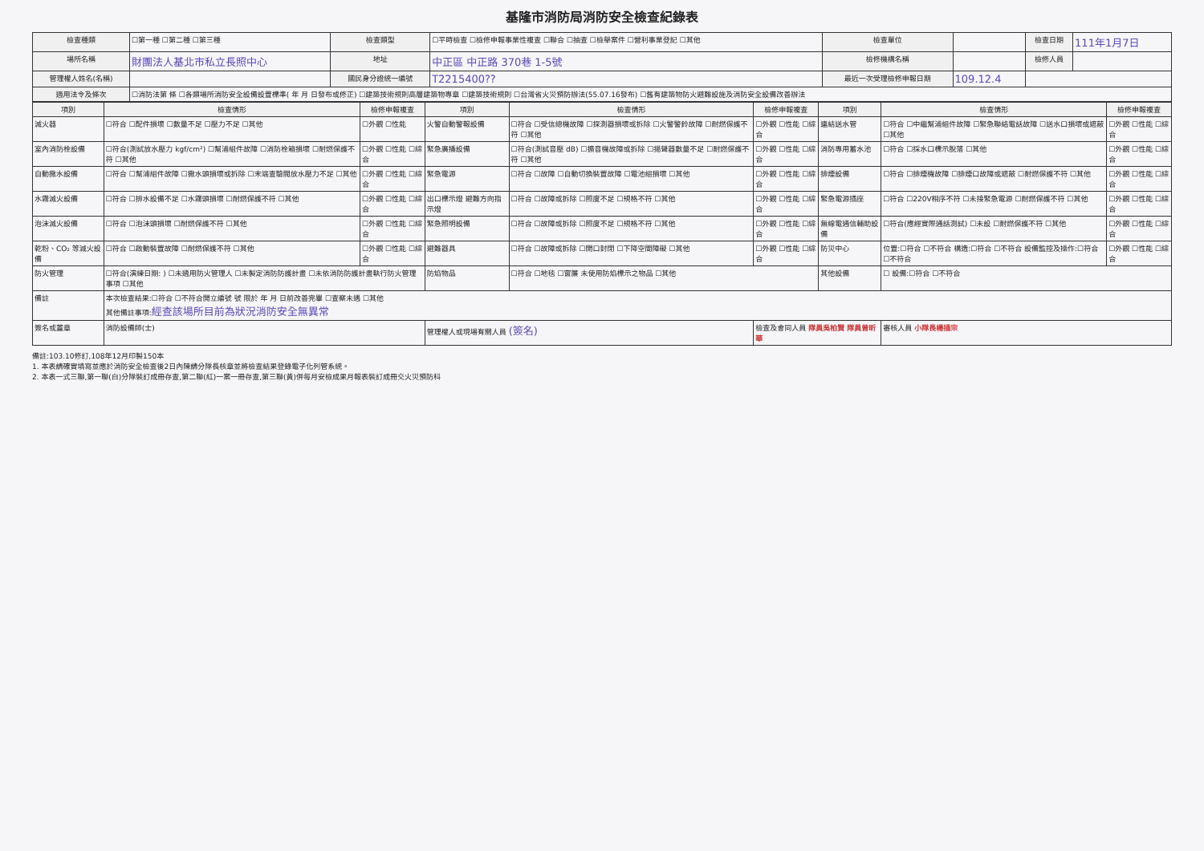基隆市消防局消防安全檢查紀錄表
| 檢查種類 | ☐第一種 ☐第二種 ☐第三種 | 檢查類型 | ☐平時檢查 ☐檢修申報事業性複查 ☐聯合 ☐抽查 ☐檢舉案件 ☐營利事業登記 ☐其他 | 檢查單位 | | 檢查日期 | 111年1月7日 |
| 場所名稱 | 財團法人基北市私立長照中心 | 地址 | 中正區 中正路 370巷 1-5號 | 檢修機構名稱 | | 檢修人員 | |
| 管理權人姓名(名稱) | | 國民身分證統一編號 | T2215400?? | 最近一次受理檢修申報日期 | 109.12.4 | | |
| 適用法令及條次 | ☐消防法第 條 ☐各類場所消防安全設備設置標準( 年 月 日發布或修正) ☐建築技術規則高層建築物專章 ☐建築技術規則 ☐台灣省火災預防辦法(55.07.16發布) ☐舊有建築物防火避難設施及消防安全設備改善辦法 | | | | | | |
| 項別 | 檢查情形 | 檢修申報複查 | 項別 | 檢查情形 | 檢修申報複查 | 項別 | 檢查情形 | 檢修申報複查 |
| --- | --- | --- | --- | --- | --- | --- | --- | --- |
| 滅火器 | ☐符合 ☐配件損壞 ☐數量不足 ☐壓力不足 ☐其他 | ☐外觀 ☐性能 | 火警自動警報設備 | ☐符合 ☐受信總機故障 ☐探測器損壞或拆除 ☐火警警鈴故障 ☐耐燃保護不符 ☐其他 | ☐外觀 ☐性能 ☐綜合 | 連結送水管 | ☐符合 ☐中繼幫浦組件故障 ☐緊急聯絡電話故障 ☐送水口損壞或遮蔽 ☐其他 | ☐外觀 ☐性能 ☐綜合 |
| 室內消防栓設備 | ☐符合(測試放水壓力 kgf/cm²) ☐幫浦組件故障 ☐消防栓箱損壞 ☐耐燃保護不符 ☐其他 | ☐外觀 ☐性能 ☐綜合 | 緊急廣播設備 | ☐符合(測試音壓 dB) ☐擴音機故障或拆除 ☐揚聲器數量不足 ☐耐燃保護不符 ☐其他 | ☐外觀 ☐性能 ☐綜合 | 消防專用蓄水池 | ☐符合 ☐採水口標示脫落 ☐其他 | ☐外觀 ☐性能 ☐綜合 |
| 自動撒水設備 | ☐符合 ☐幫浦組件故障 ☐撒水頭損壞或拆除 ☐末端查驗閥放水壓力不足 ☐其他 | ☐外觀 ☐性能 ☐綜合 | 緊急電源 | ☐符合 ☐故障 ☐自動切換裝置故障 ☐電池組損壞 ☐其他 | ☐外觀 ☐性能 ☐綜合 | 排煙設備 | ☐符合 ☐排煙機故障 ☐排煙口故障或遮蔽 ☐耐燃保護不符 ☐其他 | ☐外觀 ☐性能 ☐綜合 |
| 水霧滅火設備 | ☐符合 ☐排水設備不足 ☐水霧頭損壞 ☐耐燃保護不符 ☐其他 | ☐外觀 ☐性能 ☐綜合 | 出口標示燈 避難方向指示燈 | ☐符合 ☐故障或拆除 ☐照度不足 ☐規格不符 ☐其他 | ☐外觀 ☐性能 ☐綜合 | 緊急電源插座 | ☐符合 ☐220V相序不符 ☐未接緊急電源 ☐耐燃保護不符 ☐其他 | ☐外觀 ☐性能 ☐綜合 |
| 泡沫滅火設備 | ☐符合 ☐泡沫頭損壞 ☐耐燃保護不符 ☐其他 | ☐外觀 ☐性能 ☐綜合 | 緊急照明設備 | ☐符合 ☐故障或拆除 ☐照度不足 ☐規格不符 ☐其他 | ☐外觀 ☐性能 ☐綜合 | 無線電通信輔助設備 | ☐符合(應經實際通話測試) ☐未設 ☐耐燃保護不符 ☐其他 | ☐外觀 ☐性能 ☐綜合 |
| 乾粉、CO₂ 等滅火設備 | ☐符合 ☐啟動裝置故障 ☐耐燃保護不符 ☐其他 | ☐外觀 ☐性能 ☐綜合 | 避難器具 | ☐符合 ☐故障或拆除 ☐開口封閉 ☐下降空間障礙 ☐其他 | ☐外觀 ☐性能 ☐綜合 | 防災中心 | 位置:☐符合 ☐不符合 構造:☐符合 ☐不符合 設備監控及操作:☐符合 ☐不符合 | ☐外觀 ☐性能 ☐綜合 |
| 防火管理 | ☐符合(演練日期: ) ☐未遴用防火管理人 ☐未製定消防防護計畫 ☐未依消防防護計畫執行防火管理事項 ☐其他 | | 防焰物品 | ☐符合 ☐地毯 ☐窗簾 未使用防焰標示之物品 ☐其他 | | 其他設備 | ☐ 設備:☐符合 ☐不符合 | |
| 備註 | 本次檢查結果:☐符合 ☐不符合開立編號 號 限於 年 月 日前改善完畢 ☐查察未遇 ☐其他 其他備註事項: 經查該場所目前為狀況消防安全無異常 | | | | | | | |
| 簽名或蓋章 | 消防設備師(士) | | 管理權人或現場有關人員 (簽名) | | 檢查及會同人員 隊員吳柏賢 隊員曾昕華 | | 審核人員 小隊長楊插宗 | |
備註:103.10修訂,108年12月印製150本
1. 本表請確實填寫並應於消防安全檢查後2日內陳請分隊長核章並將檢查結果登錄電子化列管系統。
2. 本表一式三聯,第一聯(白)分隊裝訂成冊存查,第二聯(紅)一案一冊存查,第三聯(黃)併每月安檢成果月報表裝訂成冊交火災預防科